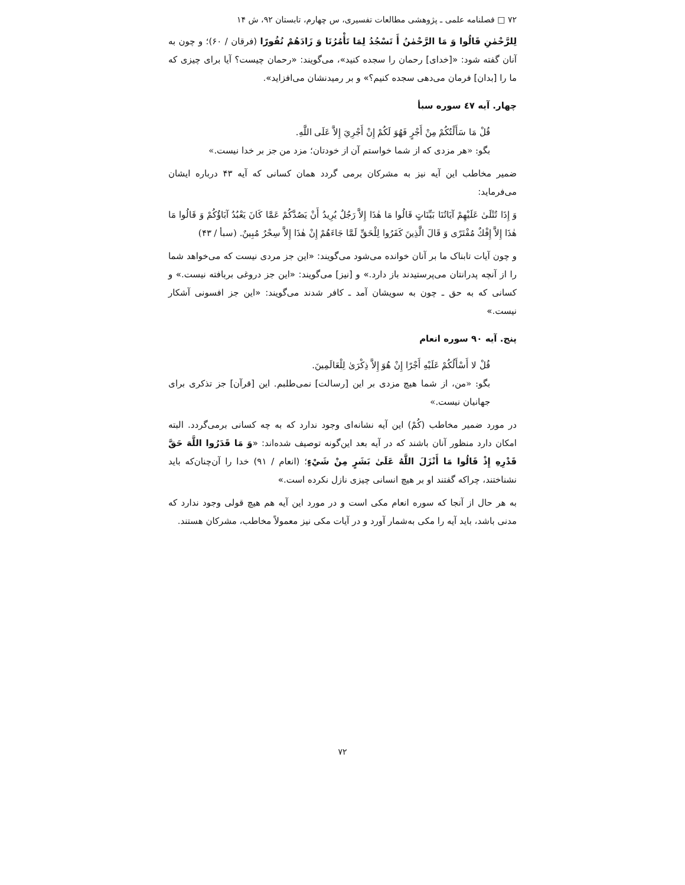۷۲ □ فصلنامه علمی ـ پژوهشی مطالعات تفسیری، س چهارم، تابستان ۹۲، ش ۱۴
لِلرَّحْمٰنِ قَالُوا وَ مَا الرَّحْمٰنُ أَ نَسْجُدُ لِمَا تَأْمُرُنَا وَ زَادَهُمْ نُفُورًا (فرقان / ۶۰)؛ و چون به آنان گفته شود: «[خدای] رحمان را سجده کنید»، می‌گویند: «رحمان چیست؟ آیا برای چیزی که ما را [بدان] فرمان می‌دهی سجده کنیم؟» و بر رمیدنشان می‌افزاید».
چهار. آیه ٤٧ سوره سبأ
قُلْ مَا سَأَلْتُكُمْ مِنْ أَجْرٍ فَهُوَ لَكُمْ إِنْ أَجْرِيَ إِلاَّ عَلَى اللَّهِ.
بگو: «هر مزدی که از شما خواستم آن از خودتان؛ مزد من جز بر خدا نیست.»
ضمیر مخاطب این آیه نیز به مشرکان برمی گردد همان کسانی که آیه ۴۳ درباره ایشان می‌فرماید:
وَ إِذَا تُتْلَىٰ عَلَيْهِمْ آيَاتُنَا بَيِّنَاتٍ قَالُوا مَا هٰذَا إِلاَّ رَجُلٌ يُرِيدُ أَنْ يَصُدَّكُمْ عَمَّا كَانَ يَعْبُدُ آبَاؤُكُمْ وَ قَالُوا مَا هٰذَا إِلاَّ إِفْكٌ مُفْتَرًى وَ قَالَ الَّذِينَ كَفَرُوا لِلْحَقِّ لَمَّا جَاءَهُمْ إِنْ هٰذَا إِلاَّ سِحْرٌ مُبِينٌ. (سبأ / ۴۳)
و چون آیات تابناک ما بر آنان خوانده می‌شود می‌گویند: «این جز مردی نیست که می‌خواهد شما را از آنچه پدرانتان می‌پرستیدند باز دارد.» و [نیز] می‌گویند: «این جز دروغی بربافته نیست.» و کسانی که به حق ـ چون به سویشان آمد ـ کافر شدند می‌گویند: «این جز افسونی آشکار نیست.»
پنج. آیه ۹۰ سوره انعام
قُلْ لا أَسْأَلُكُمْ عَلَيْهِ أَجْرًا إِنْ هُوَ إِلاَّ ذِكْرَىٰ لِلْعَالَمِينَ.
بگو: «من، از شما هیچ مزدی بر این [رسالت] نمی‌طلبم. این [قرآن] جز تذکری برای جهانیان نیست.»
در مورد ضمیر مخاطب (كُمْ) این آیه نشانه‌ای وجود ندارد که به چه کسانی برمی‌گردد. البته امکان دارد منظور آنان باشند که در آیه بعد این‌گونه توصیف شده‌اند: «وَ مَا قَدَرُوا اللَّهَ حَقَّ قَدْرِهِ إِذْ قَالُوا مَا أَنْزَلَ اللَّهُ عَلَىٰ بَشَرٍ مِنْ شَيْءٍ؛ (انعام / ۹۱) خدا را آن‌چنان‌که باید نشناختند، چراکه گفتند او بر هیچ انسانی چیزی نازل نکرده است.»
به هر حال از آنجا که سوره انعام مکی است و در مورد این آیه هم هیچ قولی وجود ندارد که مدنی باشد، باید آیه را مکی به‌شمار آورد و در آیات مکی نیز معمولاً مخاطب، مشرکان هستند.
۷۲